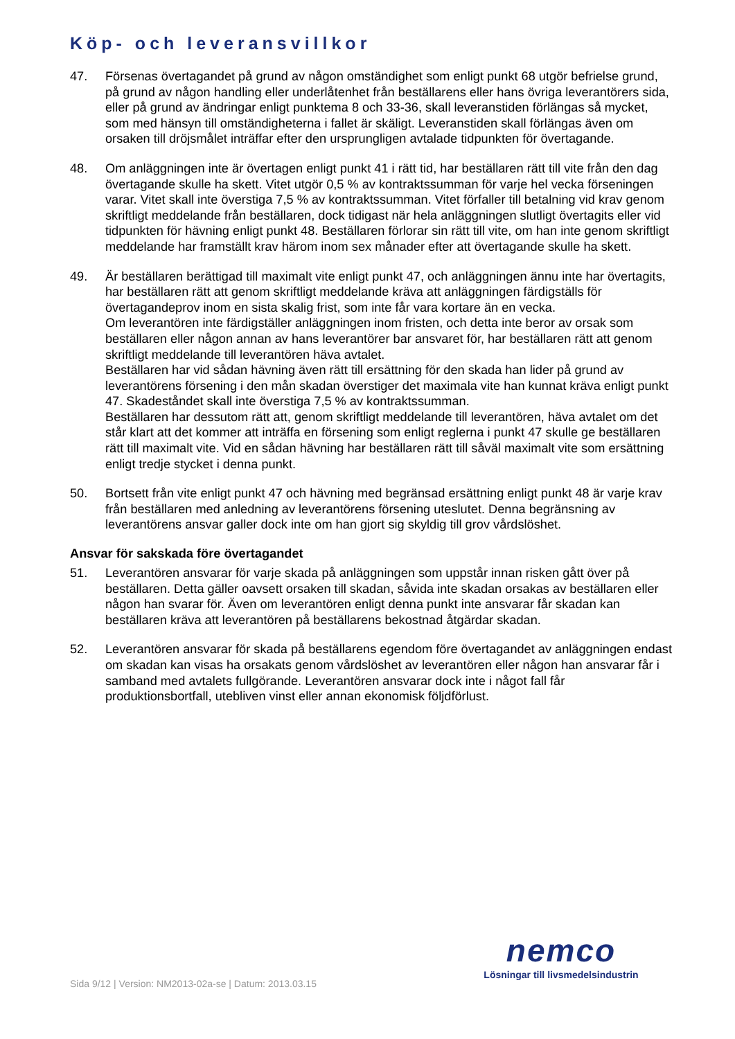Köp- och leveransvillkor
47. Försenas övertagandet på grund av någon omständighet som enligt punkt 68 utgör befrielse grund, på grund av någon handling eller underlåtenhet från beställarens eller hans övriga leverantörers sida, eller på grund av ändringar enligt punktema 8 och 33-36, skall leveranstiden förlängas så mycket, som med hänsyn till omständigheterna i fallet är skäligt. Leveranstiden skall förlängas även om orsaken till dröjsmålet inträffar efter den ursprungligen avtalade tidpunkten för övertagande.
48. Om anläggningen inte är övertagen enligt punkt 41 i rätt tid, har beställaren rätt till vite från den dag övertagande skulle ha skett. Vitet utgör 0,5 % av kontraktssumman för varje hel vecka förseningen varar. Vitet skall inte överstiga 7,5 % av kontraktssumman. Vitet förfaller till betalning vid krav genom skriftligt meddelande från beställaren, dock tidigast när hela anläggningen slutligt övertagits eller vid tidpunkten för hävning enligt punkt 48. Beställaren förlorar sin rätt till vite, om han inte genom skriftligt meddelande har framställt krav härom inom sex månader efter att övertagande skulle ha skett.
49. Är beställaren berättigad till maximalt vite enligt punkt 47, och anläggningen ännu inte har övertagits, har beställaren rätt att genom skriftligt meddelande kräva att anläggningen färdigställs för övertagandeprov inom en sista skalig frist, som inte får vara kortare än en vecka.
Om leverantören inte färdigställer anläggningen inom fristen, och detta inte beror av orsak som beställaren eller någon annan av hans leverantörer bar ansvaret för, har beställaren rätt att genom skriftligt meddelande till leverantören häva avtalet.
Beställaren har vid sådan hävning även rätt till ersättning för den skada han lider på grund av leverantörens försening i den mån skadan överstiger det maximala vite han kunnat kräva enligt punkt 47. Skadeståndet skall inte överstiga 7,5 % av kontraktssumman.
Beställaren har dessutom rätt att, genom skriftligt meddelande till leverantören, häva avtalet om det står klart att det kommer att inträffa en försening som enligt reglerna i punkt 47 skulle ge beställaren rätt till maximalt vite. Vid en sådan hävning har beställaren rätt till såväl maximalt vite som ersättning enligt tredje stycket i denna punkt.
50. Bortsett från vite enligt punkt 47 och hävning med begränsad ersättning enligt punkt 48 är varje krav från beställaren med anledning av leverantörens försening uteslutet. Denna begränsning av leverantörens ansvar galler dock inte om han gjort sig skyldig till grov vårdslöshet.
Ansvar för sakskada före övertagandet
51. Leverantören ansvarar för varje skada på anläggningen som uppstår innan risken gått över på beställaren. Detta gäller oavsett orsaken till skadan, såvida inte skadan orsakas av beställaren eller någon han svarar för. Även om leverantören enligt denna punkt inte ansvarar får skadan kan beställaren kräva att leverantören på beställarens bekostnad åtgärdar skadan.
52. Leverantören ansvarar för skada på beställarens egendom före övertagandet av anläggningen endast om skadan kan visas ha orsakats genom vårdslöshet av leverantören eller någon han ansvarar får i samband med avtalets fullgörande. Leverantören ansvarar dock inte i något fall får produktionsbortfall, utebliven vinst eller annan ekonomisk följdförlust.
Sida 9/12 | Version: NM2013-02a-se | Datum: 2013.03.15
nemco
Lösningar till livsmedelsindustrin